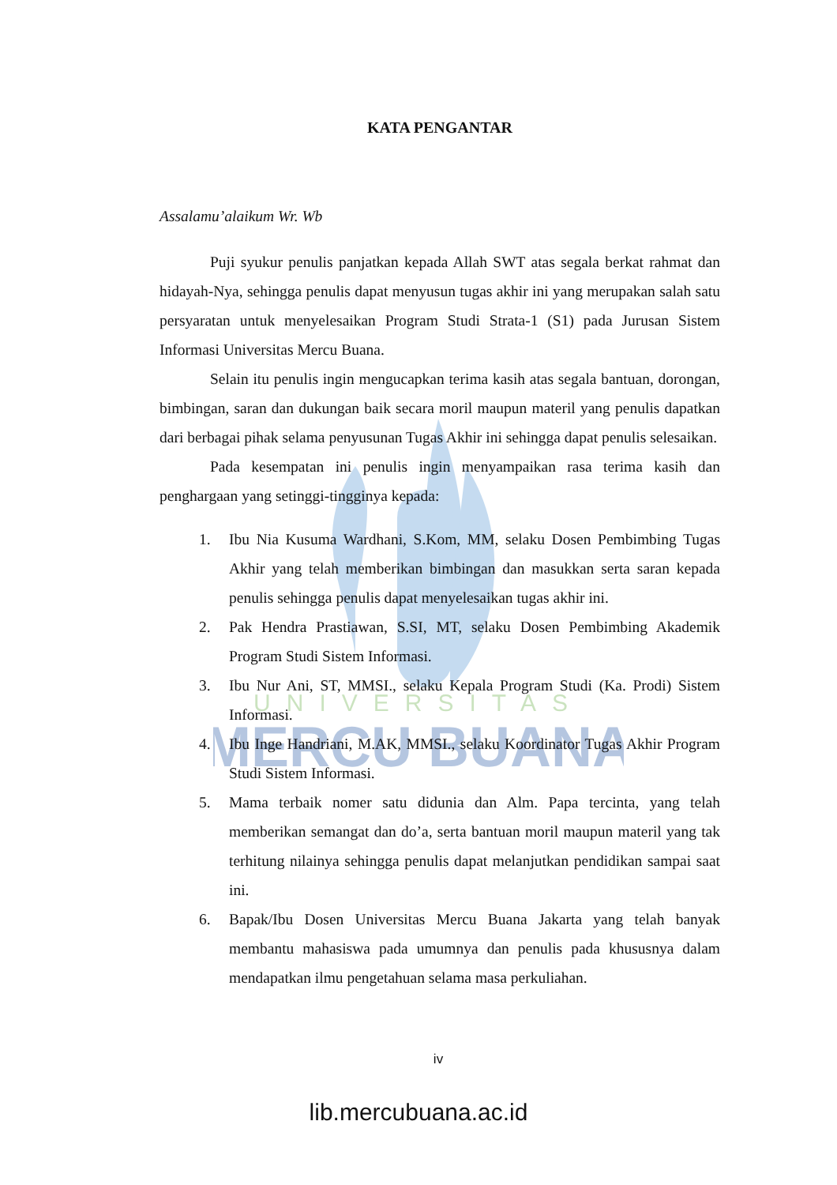UNIVERSITAS
MERCU BUANA
KATA PENGANTAR
Assalamu’alaikum Wr. Wb
Puji syukur penulis panjatkan kepada Allah SWT atas segala berkat rahmat dan hidayah-Nya, sehingga penulis dapat menyusun tugas akhir ini yang merupakan salah satu persyaratan untuk menyelesaikan Program Studi Strata-1 (S1) pada Jurusan Sistem Informasi Universitas Mercu Buana.
Selain itu penulis ingin mengucapkan terima kasih atas segala bantuan, dorongan, bimbingan, saran dan dukungan baik secara moril maupun materil yang penulis dapatkan dari berbagai pihak selama penyusunan Tugas Akhir ini sehingga dapat penulis selesaikan.
Pada kesempatan ini penulis ingin menyampaikan rasa terima kasih dan penghargaan yang setinggi-tingginya kepada:
1. Ibu Nia Kusuma Wardhani, S.Kom, MM, selaku Dosen Pembimbing Tugas Akhir yang telah memberikan bimbingan dan masukkan serta saran kepada penulis sehingga penulis dapat menyelesaikan tugas akhir ini.
2. Pak Hendra Prastiawan, S.SI, MT, selaku Dosen Pembimbing Akademik Program Studi Sistem Informasi.
3. Ibu Nur Ani, ST, MMSI., selaku Kepala Program Studi (Ka. Prodi) Sistem Informasi.
4. Ibu Inge Handriani, M.AK, MMSI., selaku Koordinator Tugas Akhir Program Studi Sistem Informasi.
5. Mama terbaik nomer satu didunia dan Alm. Papa tercinta, yang telah memberikan semangat dan do’a, serta bantuan moril maupun materil yang tak terhitung nilainya sehingga penulis dapat melanjutkan pendidikan sampai saat ini.
6. Bapak/Ibu Dosen Universitas Mercu Buana Jakarta yang telah banyak membantu mahasiswa pada umumnya dan penulis pada khususnya dalam mendapatkan ilmu pengetahuan selama masa perkuliahan.
iv
lib.mercubuana.ac.id